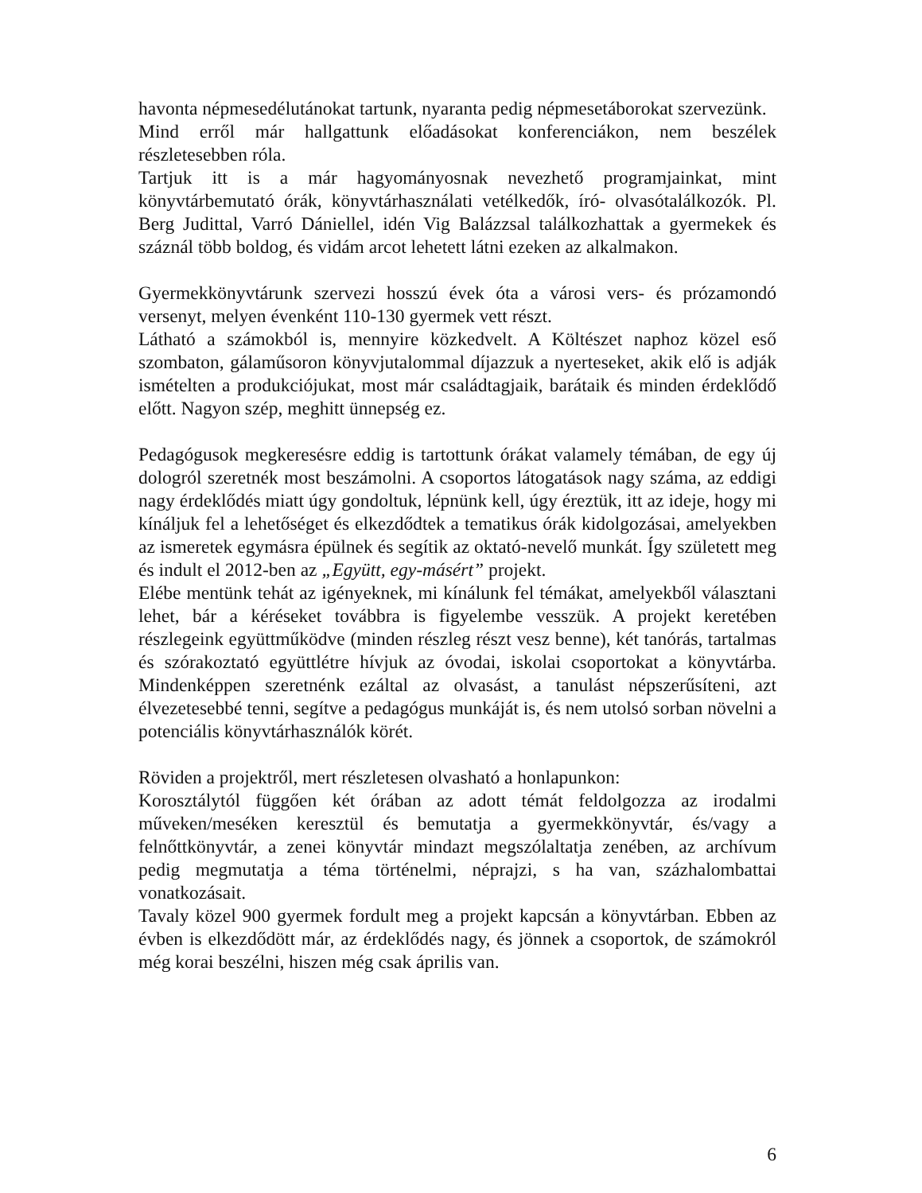havonta népmesedélutánokat tartunk, nyaranta pedig népmesetáborokat szervezünk.
Mind erről már hallgattunk előadásokat konferenciákon, nem beszélek részletesebben róla.
Tartjuk itt is a már hagyományosnak nevezhető programjainkat, mint könyvtárbemutató órák, könyvtárhasználati vetélkedők, író- olvasótalálkozók. Pl. Berg Judittal, Varró Dániellel, idén Vig Balázzsal találkozhattak a gyermekek és száznál több boldog, és vidám arcot lehetett látni ezeken az alkalmakon.
Gyermekkönyvtárunk szervezi hosszú évek óta a városi vers- és prózamondó versenyt, melyen évenként 110-130 gyermek vett részt.
Látható a számokból is, mennyire közkedvelt. A Költészet naphoz közel eső szombaton, gálaműsoron könyvjutalommal díjazzuk a nyerteseket, akik elő is adják ismételten a produkciójukat, most már családtagjaik, barátaik és minden érdeklődő előtt. Nagyon szép, meghitt ünnepség ez.
Pedagógusok megkeresésre eddig is tartottunk órákat valamely témában, de egy új dologról szeretnék most beszámolni. A csoportos látogatások nagy száma, az eddigi nagy érdeklődés miatt úgy gondoltuk, lépnünk kell, úgy éreztük, itt az ideje, hogy mi kínáljuk fel a lehetőséget és elkezdődtek a tematikus órák kidolgozásai, amelyekben az ismeretek egymásra épülnek és segítik az oktató-nevelő munkát. Így született meg és indult el 2012-ben az „Együtt, egy-másért” projekt.
Elébe mentünk tehát az igényeknek, mi kínálunk fel témákat, amelyekből választani lehet, bár a kéréseket továbbra is figyelembe vesszük. A projekt keretében részlegeink együttműködve (minden részleg részt vesz benne), két tanórás, tartalmas és szórakoztató együttlétre hívjuk az óvodai, iskolai csoportokat a könyvtárba. Mindenképpen szeretnénk ezáltal az olvasást, a tanulást népszerűsíteni, azt élvezetesebbé tenni, segítve a pedagógus munkáját is, és nem utolsó sorban növelni a potenciális könyvtárhasználók körét.
Röviden a projektről, mert részletesen olvasható a honlapunkon:
Korosztálytól függően két órában az adott témát feldolgozza az irodalmi műveken/meséken keresztül és bemutatja a gyermekkönyvtár, és/vagy a felnőttkönyvtár, a zenei könyvtár mindazt megszólaltatja zenében, az archívum pedig megmutatja a téma történelmi, néprajzi, s ha van, százhalombattai vonatkozásait.
Tavaly közel 900 gyermek fordult meg a projekt kapcsán a könyvtárban. Ebben az évben is elkezdődött már, az érdeklődés nagy, és jönnek a csoportok, de számokról még korai beszélni, hiszen még csak április van.
6